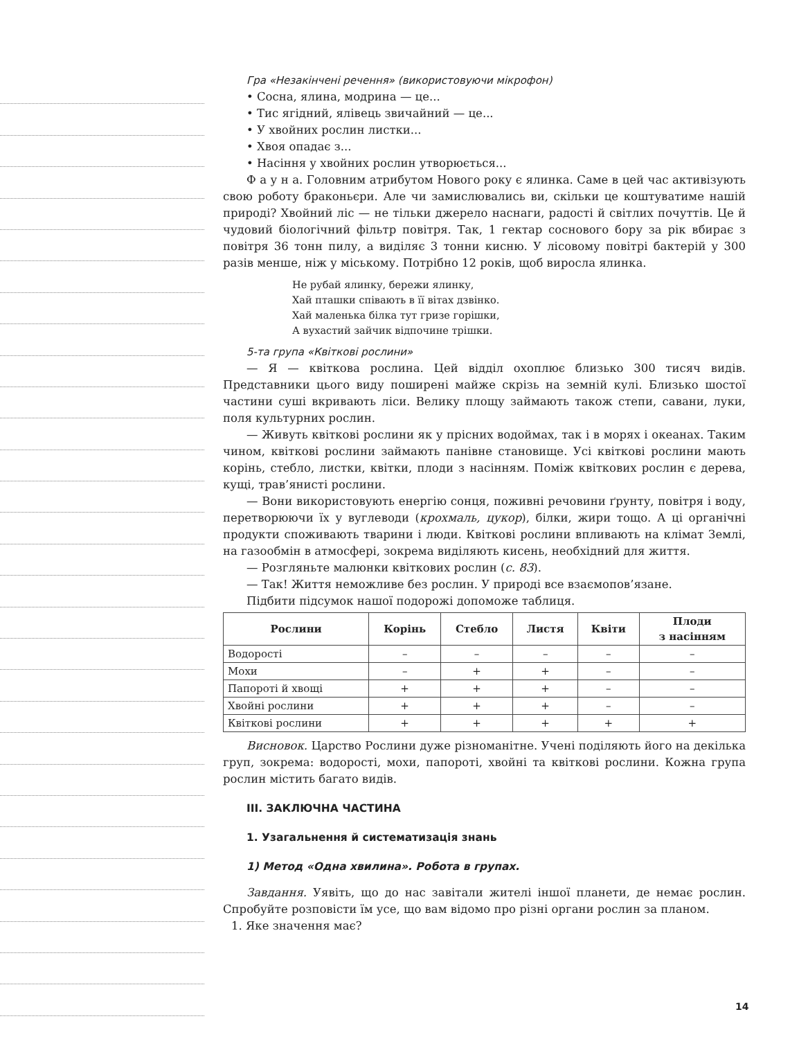Гра «Незакінчені речення» (використовуючи мікрофон)
• Сосна, ялина, модрина — це...
• Тис ягідний, ялівець звичайний — це...
• У хвойних рослин листки...
• Хвоя опадає з...
• Насіння у хвойних рослин утворюється...
Ф а у н а. Головним атрибутом Нового року є ялинка. Саме в цей час активізують свою роботу браконьєри. Але чи замислювались ви, скільки це коштуватиме нашій природі? Хвойний ліс — не тільки джерело наснаги, радості й світлих почуттів. Це й чудовий біологічний фільтр повітря. Так, 1 гектар соснового бору за рік вбирає з повітря 36 тонн пилу, а виділяє 3 тонни кисню. У лісовому повітрі бактерій у 300 разів менше, ніж у міському. Потрібно 12 років, щоб виросла ялинка.
Не рубай ялинку, бережи ялинку,
Хай пташки співають в її вітах дзвінко.
Хай маленька білка тут гризе горішки,
А вухастий зайчик відпочине трішки.
5-та група «Квіткові рослини»
— Я — квіткова рослина. Цей відділ охоплює близько 300 тисяч видів. Представники цього виду поширені майже скрізь на земній кулі. Близько шостої частини суші вкривають ліси. Велику площу займають також степи, савани, луки, поля культурних рослин.
— Живуть квіткові рослини як у прісних водоймах, так і в морях і океанах. Таким чином, квіткові рослини займають панівне становище. Усі квіткові рослини мають корінь, стебло, листки, квітки, плоди з насінням. Поміж квіткових рослин є дерева, кущі, трав’янисті рослини.
— Вони використовують енергію сонця, поживні речовини ґрунту, повітря і воду, перетворюючи їх у вуглеводи (крохмаль, цукор), білки, жири тощо. А ці органічні продукти споживають тварини і люди. Квіткові рослини впливають на клімат Землі, на газообмін в атмосфері, зокрема виділяють кисень, необхідний для життя.
— Розгляньте малюнки квіткових рослин (с. 83).
— Так! Життя неможливе без рослин. У природі все взаємопов’язане.
Підбити підсумок нашої подорожі допоможе таблиця.
| Рослини | Корінь | Стебло | Листя | Квіти | Плоди з насінням |
| --- | --- | --- | --- | --- | --- |
| Водорості | – | – | – | – | – |
| Мохи | – | + | + | – | – |
| Папороті й хвощі | + | + | + | – | – |
| Хвойні рослини | + | + | + | – | – |
| Квіткові рослини | + | + | + | + | + |
Висновок. Царство Рослини дуже різноманітне. Учені поділяють його на декілька груп, зокрема: водорості, мохи, папороті, хвойні та квіткові рослини. Кожна група рослин містить багато видів.
III. ЗАКЛЮЧНА ЧАСТИНА
1. Узагальнення й систематизація знань
1) Метод «Одна хвилина». Робота в групах.
Завдання. Уявіть, що до нас завітали жителі іншої планети, де немає рослин. Спробуйте розповісти їм усе, що вам відомо про різні органи рослин за планом.
1. Яке значення має?
14